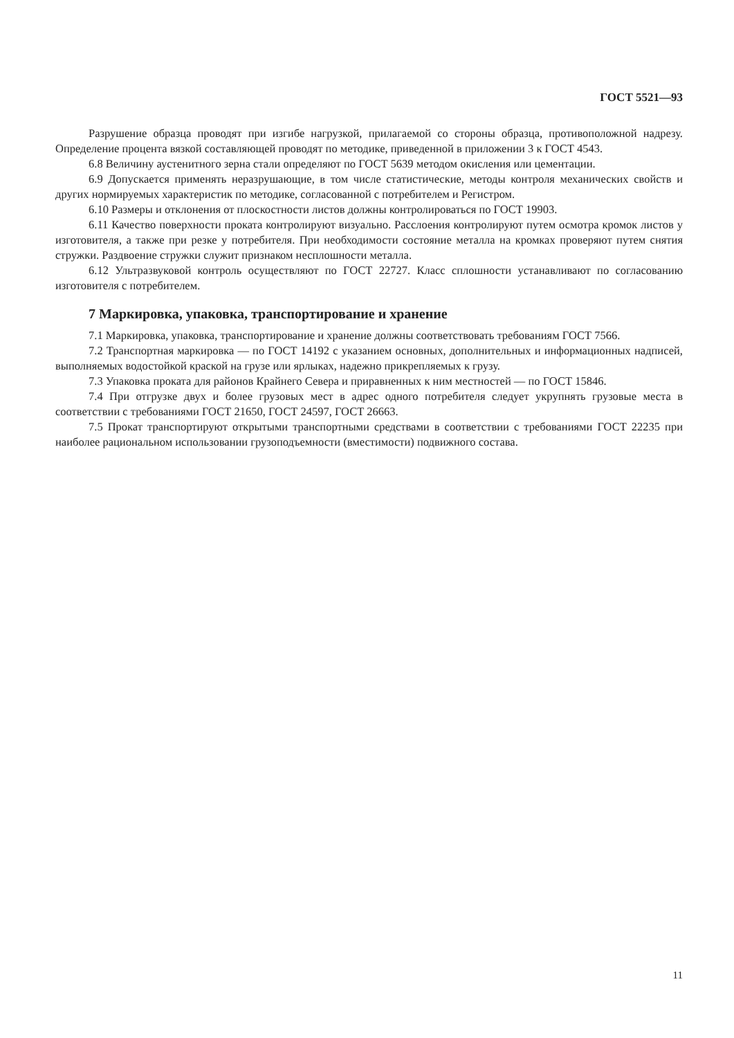ГОСТ 5521—93
Разрушение образца проводят при изгибе нагрузкой, прилагаемой со стороны образца, противоположной надрезу. Определение процента вязкой составляющей проводят по методике, приведенной в приложении 3 к ГОСТ 4543.
6.8 Величину аустенитного зерна стали определяют по ГОСТ 5639 методом окисления или цементации.
6.9 Допускается применять неразрушающие, в том числе статистические, методы контроля механических свойств и других нормируемых характеристик по методике, согласованной с потребителем и Регистром.
6.10 Размеры и отклонения от плоскостности листов должны контролироваться по ГОСТ 19903.
6.11 Качество поверхности проката контролируют визуально. Расслоения контролируют путем осмотра кромок листов у изготовителя, а также при резке у потребителя. При необходимости состояние металла на кромках проверяют путем снятия стружки. Раздвоение стружки служит признаком несплошности металла.
6.12 Ультразвуковой контроль осуществляют по ГОСТ 22727. Класс сплошности устанавливают по согласованию изготовителя с потребителем.
7 Маркировка, упаковка, транспортирование и хранение
7.1 Маркировка, упаковка, транспортирование и хранение должны соответствовать требованиям ГОСТ 7566.
7.2 Транспортная маркировка — по ГОСТ 14192 с указанием основных, дополнительных и информационных надписей, выполняемых водостойкой краской на грузе или ярлыках, надежно прикрепляемых к грузу.
7.3 Упаковка проката для районов Крайнего Севера и приравненных к ним местностей — по ГОСТ 15846.
7.4 При отгрузке двух и более грузовых мест в адрес одного потребителя следует укрупнять грузовые места в соответствии с требованиями ГОСТ 21650, ГОСТ 24597, ГОСТ 26663.
7.5 Прокат транспортируют открытыми транспортными средствами в соответствии с требованиями ГОСТ 22235 при наиболее рациональном использовании грузоподъемности (вместимости) подвижного состава.
11